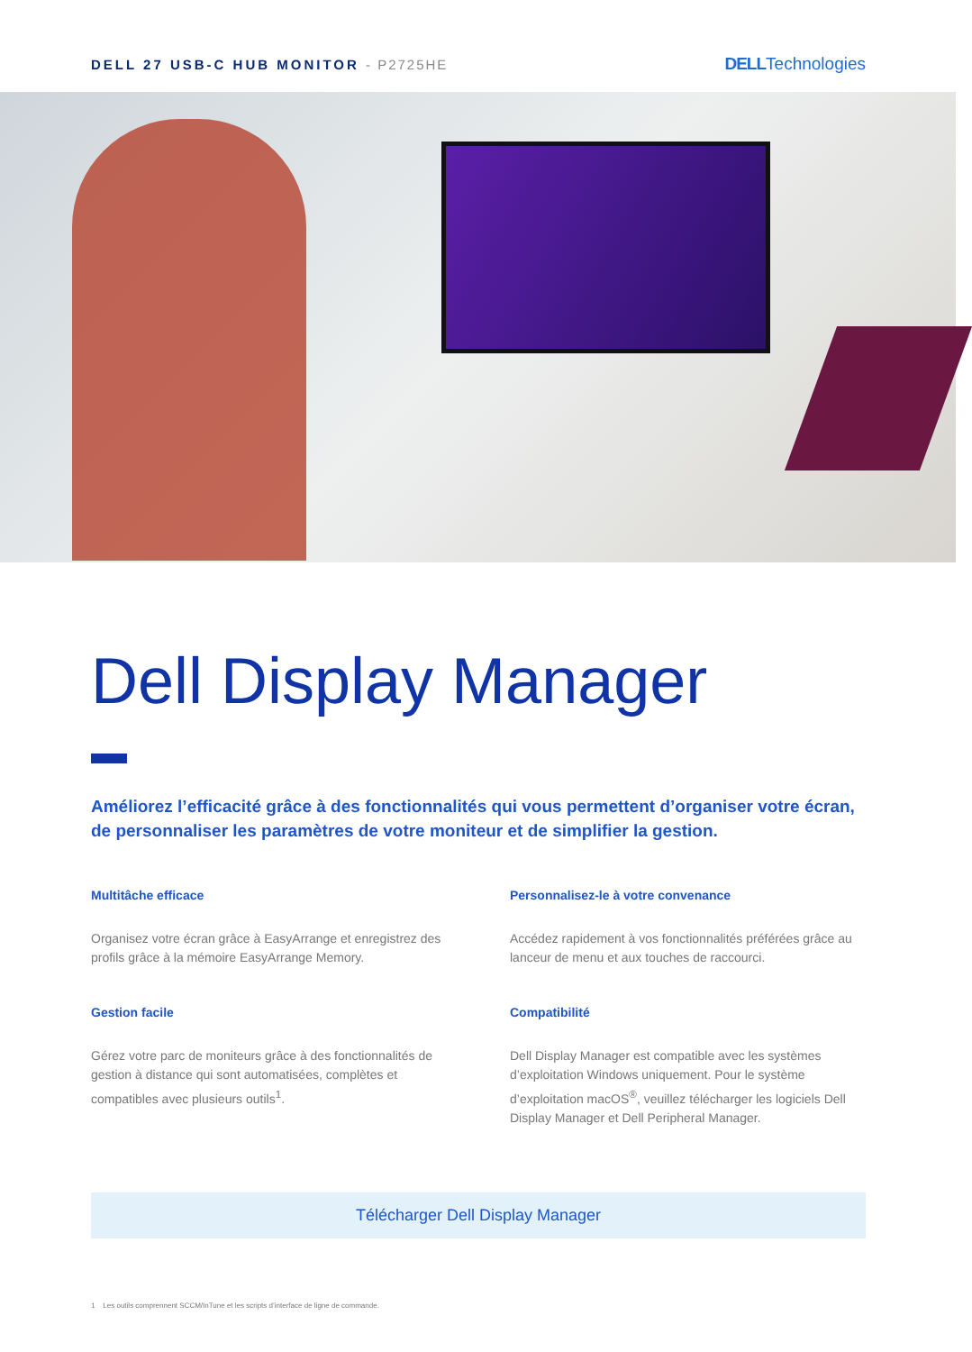DELL 27 USB-C HUB MONITOR - P2725HE
DELLTechnologies
Dell Display Manager
Améliorez l’efficacité grâce à des fonctionnalités qui vous permettent d’organiser votre écran, de personnaliser les paramètres de votre moniteur et de simplifier la gestion.
Multitâche efficace
Organisez votre écran grâce à EasyArrange et enregistrez des profils grâce à la mémoire EasyArrange Memory.
Personnalisez-le à votre convenance
Accédez rapidement à vos fonctionnalités préférées grâce au lanceur de menu et aux touches de raccourci.
Gestion facile
Gérez votre parc de moniteurs grâce à des fonctionnalités de gestion à distance qui sont automatisées, complètes et compatibles avec plusieurs outils<sup>1</sup>.
Compatibilité
Dell Display Manager est compatible avec les systèmes d’exploitation Windows uniquement. Pour le système d’exploitation macOS<sup>®</sup>, veuillez télécharger les logiciels Dell Display Manager et Dell Peripheral Manager.
Télécharger Dell Display Manager
1 Les outils comprennent SCCM/InTune et les scripts d’interface de ligne de commande.